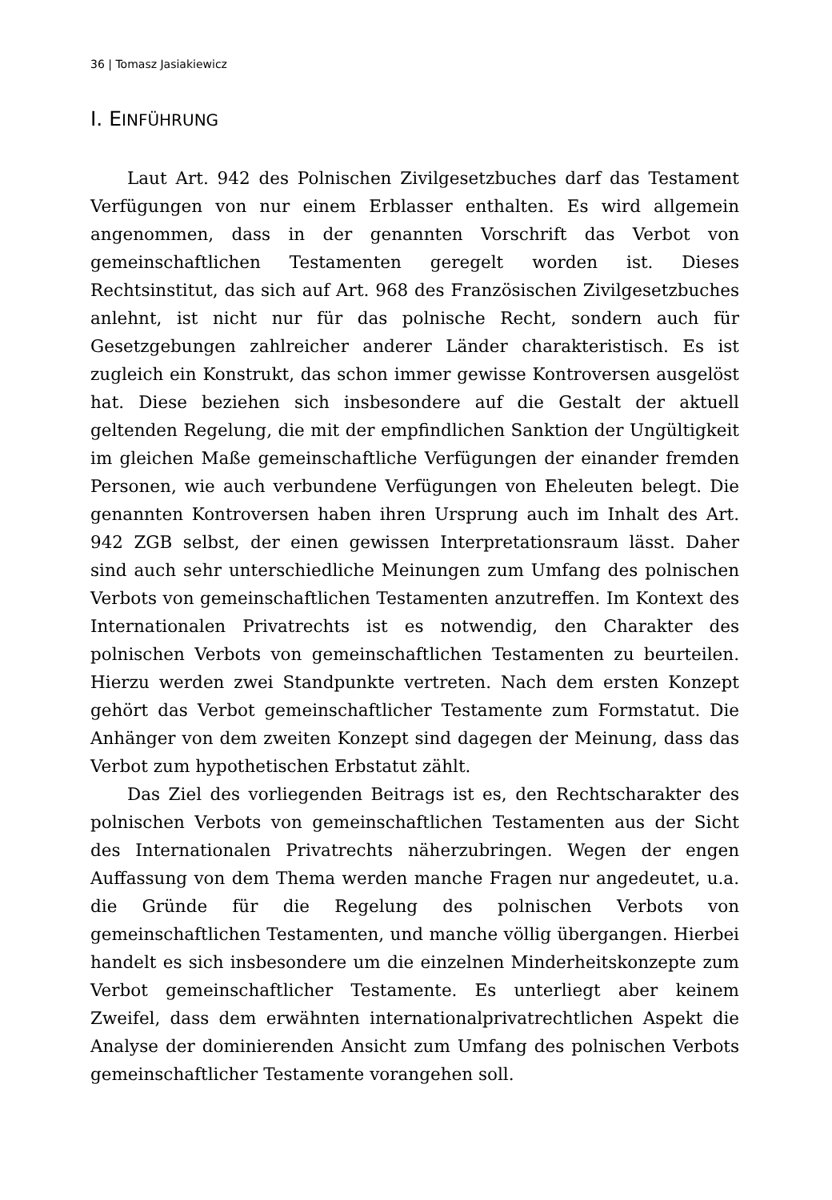36 | Tomasz Jasiakiewicz
I. EINFÜHRUNG
Laut Art. 942 des Polnischen Zivilgesetzbuches darf das Testament Verfügungen von nur einem Erblasser enthalten. Es wird allgemein angenommen, dass in der genannten Vorschrift das Verbot von gemeinschaftlichen Testamenten geregelt worden ist. Dieses Rechtsinstitut, das sich auf Art. 968 des Französischen Zivilgesetzbuches anlehnt, ist nicht nur für das polnische Recht, sondern auch für Gesetzgebungen zahlreicher anderer Länder charakteristisch. Es ist zugleich ein Konstrukt, das schon immer gewisse Kontroversen ausgelöst hat. Diese beziehen sich insbesondere auf die Gestalt der aktuell geltenden Regelung, die mit der empfindlichen Sanktion der Ungültigkeit im gleichen Maße gemeinschaftliche Verfügungen der einander fremden Personen, wie auch verbundene Verfügungen von Eheleuten belegt. Die genannten Kontroversen haben ihren Ursprung auch im Inhalt des Art. 942 ZGB selbst, der einen gewissen Interpretationsraum lässt. Daher sind auch sehr unterschiedliche Meinungen zum Umfang des polnischen Verbots von gemeinschaftlichen Testamenten anzutreffen. Im Kontext des Internationalen Privatrechts ist es notwendig, den Charakter des polnischen Verbots von gemeinschaftlichen Testamenten zu beurteilen. Hierzu werden zwei Standpunkte vertreten. Nach dem ersten Konzept gehört das Verbot gemeinschaftlicher Testamente zum Formstatut. Die Anhänger von dem zweiten Konzept sind dagegen der Meinung, dass das Verbot zum hypothetischen Erbstatut zählt.
Das Ziel des vorliegenden Beitrags ist es, den Rechtscharakter des polnischen Verbots von gemeinschaftlichen Testamenten aus der Sicht des Internationalen Privatrechts näherzubringen. Wegen der engen Auffassung von dem Thema werden manche Fragen nur angedeutet, u.a. die Gründe für die Regelung des polnischen Verbots von gemeinschaftlichen Testamenten, und manche völlig übergangen. Hierbei handelt es sich insbesondere um die einzelnen Minderheitskonzepte zum Verbot gemeinschaftlicher Testamente. Es unterliegt aber keinem Zweifel, dass dem erwähnten internationalprivatrechtlichen Aspekt die Analyse der dominierenden Ansicht zum Umfang des polnischen Verbots gemeinschaftlicher Testamente vorangehen soll.